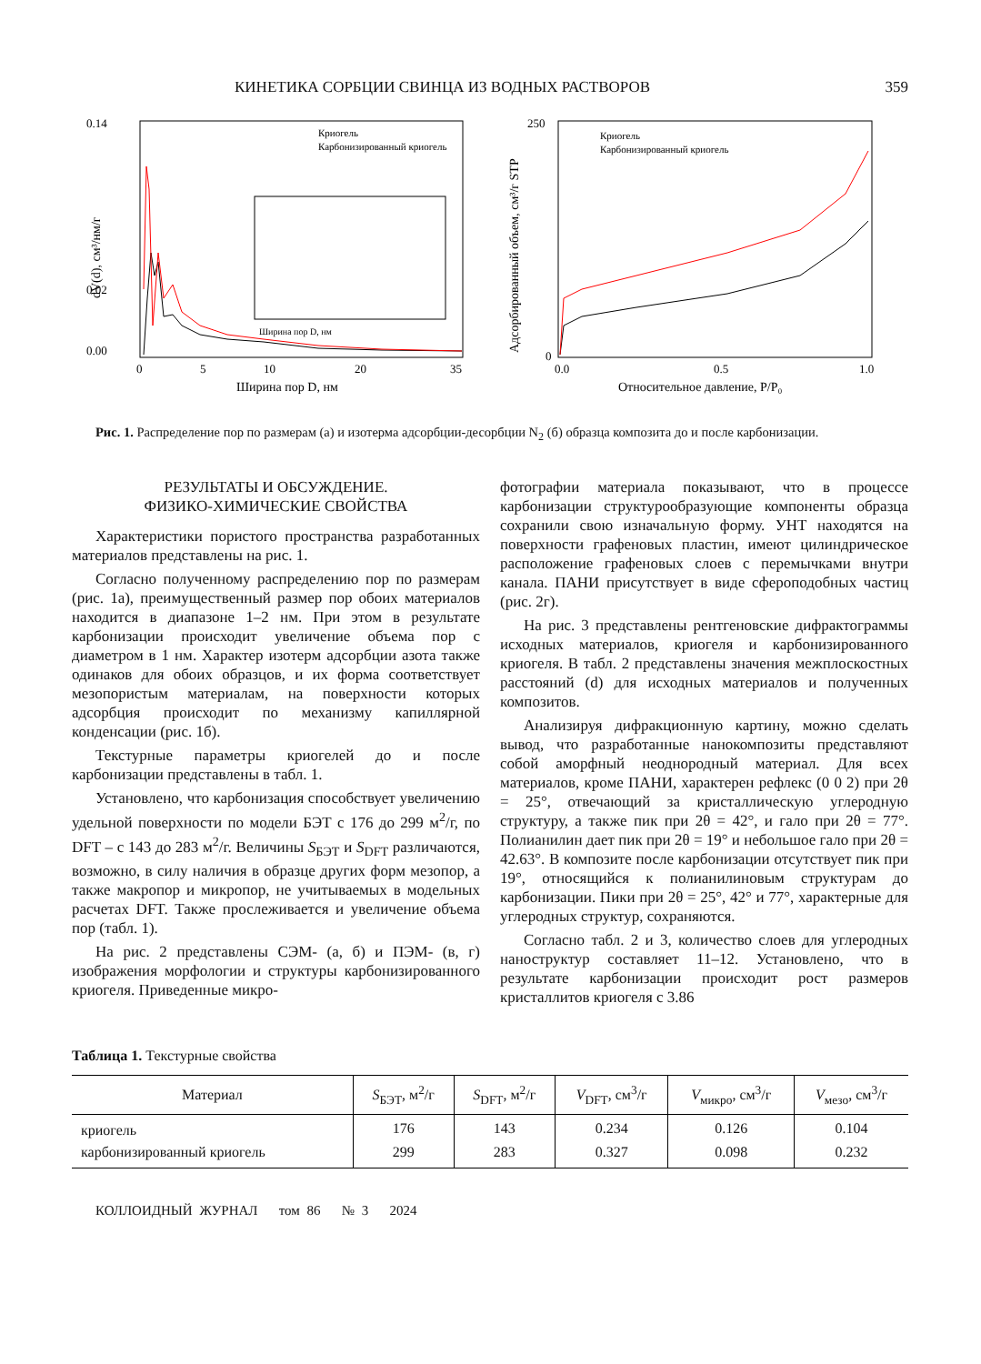КИНЕТИКА СОРБЦИИ СВИНЦА ИЗ ВОДНЫХ РАСТВОРОВ 359
0.14
0.02
0.00
0
5
10
20
35
Ширина пор D, нм
dV(d), см³/нм/г
Криогель
Карбонизированный криогель
Ширина пор D, нм
250
0
0.0
0.5
1.0
Относительное давление, P/P₀
Адсорбированный объем, см³/г STP
Криогель
Карбонизированный криогель
Рис. 1. Распределение пор по размерам (а) и изотерма адсорбции-десорбции N<sub>2</sub> (б) образца композита до и после карбонизации.
РЕЗУЛЬТАТЫ И ОБСУЖДЕНИЕ.
ФИЗИКО-ХИМИЧЕСКИЕ СВОЙСТВА
Характеристики пористого пространства разработанных материалов представлены на рис. 1.
Согласно полученному распределению пор по размерам (рис. 1а), преимущественный размер пор обоих материалов находится в диапазоне 1–2 нм. При этом в результате карбонизации происходит увеличение объема пор с диаметром в 1 нм. Характер изотерм адсорбции азота также одинаков для обоих образцов, и их форма соответствует мезопористым материалам, на поверхности которых адсорбция происходит по механизму капиллярной конденсации (рис. 1б).
Текстурные параметры криогелей до и после карбонизации представлены в табл. 1.
Установлено, что карбонизация способствует увеличению удельной поверхности по модели БЭТ с 176 до 299 м<sup>2</sup>/г, по DFT – с 143 до 283 м<sup>2</sup>/г. Величины S<sub>БЭТ</sub> и S<sub>DFT</sub> различаются, возможно, в силу наличия в образце других форм мезопор, а также макропор и микропор, не учитываемых в модельных расчетах DFT. Также прослеживается и увеличение объема пор (табл. 1).
На рис. 2 представлены СЭМ- (а, б) и ПЭМ- (в, г) изображения морфологии и структуры карбонизированного криогеля. Приведенные микро-
фотографии материала показывают, что в процессе карбонизации структурообразующие компоненты образца сохранили свою изначальную форму. УНТ находятся на поверхности графеновых пластин, имеют цилиндрическое расположение графеновых слоев с перемычками внутри канала. ПАНИ присутствует в виде сфероподобных частиц (рис. 2г).
На рис. 3 представлены рентгеновские дифрактограммы исходных материалов, криогеля и карбонизированного криогеля. В табл. 2 представлены значения межплоскостных расстояний (d) для исходных материалов и полученных композитов.
Анализируя дифракционную картину, можно сделать вывод, что разработанные нанокомпозиты представляют собой аморфный неоднородный материал. Для всех материалов, кроме ПАНИ, характерен рефлекс (0 0 2) при 2θ = 25°, отвечающий за кристаллическую углеродную структуру, а также пик при 2θ = 42°, и гало при 2θ = 77°. Полианилин дает пик при 2θ = 19° и небольшое гало при 2θ = 42.63°. В композите после карбонизации отсутствует пик при 19°, относящийся к полианилиновым структурам до карбонизации. Пики при 2θ = 25°, 42° и 77°, характерные для углеродных структур, сохраняются.
Согласно табл. 2 и 3, количество слоев для углеродных наноструктур составляет 11–12. Установлено, что в результате карбонизации происходит рост размеров кристаллитов криогеля с 3.86
Таблица 1. Текстурные свойства
| Материал | S<sub>БЭТ</sub>, м<sup>2</sup>/г | S<sub>DFT</sub>, м<sup>2</sup>/г | V<sub>DFT</sub>, см<sup>3</sup>/г | V<sub>микро</sub>, см<sup>3</sup>/г | V<sub>мезо</sub>, см<sup>3</sup>/г |
| --- | --- | --- | --- | --- | --- |
| криогель | 176 | 143 | 0.234 | 0.126 | 0.104 |
| карбонизированный криогель | 299 | 283 | 0.327 | 0.098 | 0.232 |
КОЛЛОИДНЫЙ ЖУРНАЛ том 86 № 3 2024